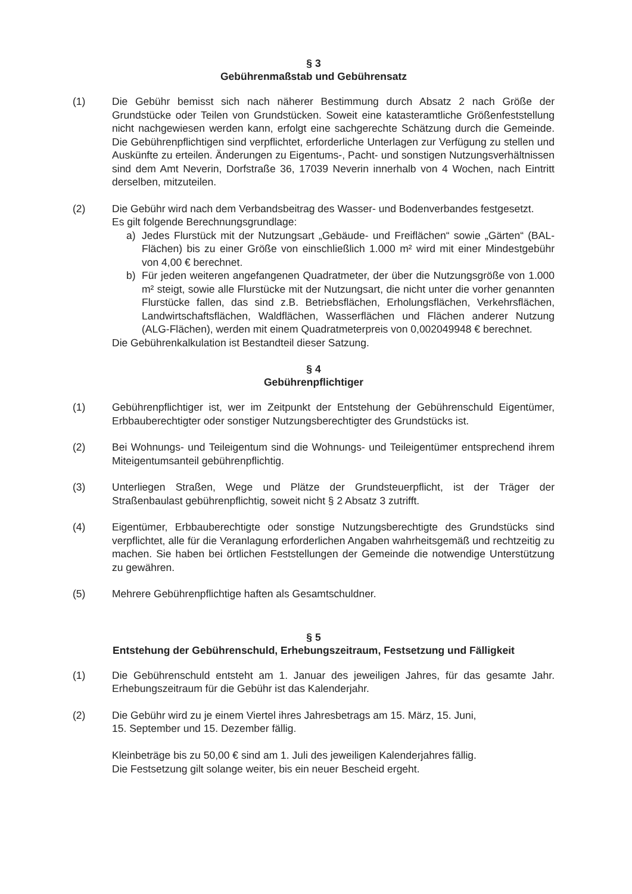§ 3
Gebührenmaßstab und Gebührensatz
(1) Die Gebühr bemisst sich nach näherer Bestimmung durch Absatz 2 nach Größe der Grundstücke oder Teilen von Grundstücken. Soweit eine katasteramtliche Größenfeststellung nicht nachgewiesen werden kann, erfolgt eine sachgerechte Schätzung durch die Gemeinde. Die Gebührenpflichtigen sind verpflichtet, erforderliche Unterlagen zur Verfügung zu stellen und Auskünfte zu erteilen. Änderungen zu Eigentums-, Pacht- und sonstigen Nutzungsverhältnissen sind dem Amt Neverin, Dorfstraße 36, 17039 Neverin innerhalb von 4 Wochen, nach Eintritt derselben, mitzuteilen.
(2) Die Gebühr wird nach dem Verbandsbeitrag des Wasser- und Bodenverbandes festgesetzt.
Es gilt folgende Berechnungsgrundlage:
a) Jedes Flurstück mit der Nutzungsart „Gebäude- und Freiflächen“ sowie „Gärten“ (BAL-Flächen) bis zu einer Größe von einschließlich 1.000 m² wird mit einer Mindestgebühr von 4,00 € berechnet.
b) Für jeden weiteren angefangenen Quadratmeter, der über die Nutzungsgröße von 1.000 m² steigt, sowie alle Flurstücke mit der Nutzungsart, die nicht unter die vorher genannten Flurstücke fallen, das sind z.B. Betriebsflächen, Erholungsflächen, Verkehrsflächen, Landwirtschaftsflächen, Waldflächen, Wasserflächen und Flächen anderer Nutzung (ALG-Flächen), werden mit einem Quadratmeterpreis von 0,002049948 € berechnet.
Die Gebührenkalkulation ist Bestandteil dieser Satzung.
§ 4
Gebührenpflichtiger
(1) Gebührenpflichtiger ist, wer im Zeitpunkt der Entstehung der Gebührenschuld Eigentümer, Erbbauberechtigter oder sonstiger Nutzungsberechtigter des Grundstücks ist.
(2) Bei Wohnungs- und Teileigentum sind die Wohnungs- und Teileigentümer entsprechend ihrem Miteigentumsanteil gebührenpflichtig.
(3) Unterliegen Straßen, Wege und Plätze der Grundsteuerpflicht, ist der Träger der Straßenbaulast gebührenpflichtig, soweit nicht § 2 Absatz 3 zutrifft.
(4) Eigentümer, Erbbauberechtigte oder sonstige Nutzungsberechtigte des Grundstücks sind verpflichtet, alle für die Veranlagung erforderlichen Angaben wahrheitsgemäß und rechtzeitig zu machen. Sie haben bei örtlichen Feststellungen der Gemeinde die notwendige Unterstützung zu gewähren.
(5) Mehrere Gebührenpflichtige haften als Gesamtschuldner.
§ 5
Entstehung der Gebührenschuld, Erhebungszeitraum, Festsetzung und Fälligkeit
(1) Die Gebührenschuld entsteht am 1. Januar des jeweiligen Jahres, für das gesamte Jahr. Erhebungszeitraum für die Gebühr ist das Kalenderjahr.
(2) Die Gebühr wird zu je einem Viertel ihres Jahresbetrags am 15. März, 15. Juni,
15. September und 15. Dezember fällig.
Kleinbeträge bis zu 50,00 € sind am 1. Juli des jeweiligen Kalenderjahres fällig.
Die Festsetzung gilt solange weiter, bis ein neuer Bescheid ergeht.